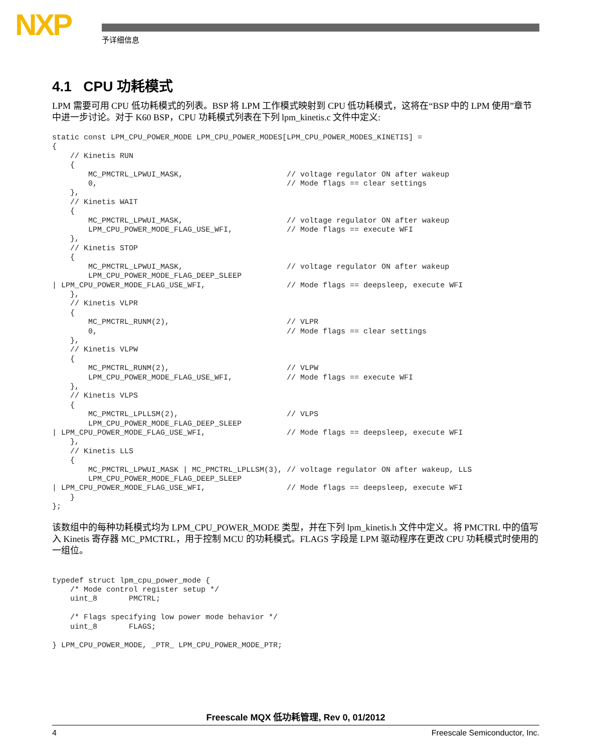NXP 予详细信息
4.1 CPU 功耗模式
LPM 需要可用 CPU 低功耗模式的列表。BSP 将 LPM 工作模式映射到 CPU 低功耗模式，这将在“BSP 中的 LPM 使用”章节中进一步讨论。对于 K60 BSP，CPU 功耗模式列表在下列 lpm_kinetis.c 文件中定义:
static const LPM_CPU_POWER_MODE LPM_CPU_POWER_MODES[LPM_CPU_POWER_MODES_KINETIS] =
{
    // Kinetis RUN
    {
        MC_PMCTRL_LPWUI_MASK,                       // voltage regulator ON after wakeup
        0,                                          // Mode flags == clear settings
    },
    // Kinetis WAIT
    {
        MC_PMCTRL_LPWUI_MASK,                       // voltage regulator ON after wakeup
        LPM_CPU_POWER_MODE_FLAG_USE_WFI,            // Mode flags == execute WFI
    },
    // Kinetis STOP
    {
        MC_PMCTRL_LPWUI_MASK,                       // voltage regulator ON after wakeup
        LPM_CPU_POWER_MODE_FLAG_DEEP_SLEEP
| LPM_CPU_POWER_MODE_FLAG_USE_WFI,                  // Mode flags == deepsleep, execute WFI
    },
    // Kinetis VLPR
    {
        MC_PMCTRL_RUNM(2),                          // VLPR
        0,                                          // Mode flags == clear settings
    },
    // Kinetis VLPW
    {
        MC_PMCTRL_RUNM(2),                          // VLPW
        LPM_CPU_POWER_MODE_FLAG_USE_WFI,            // Mode flags == execute WFI
    },
    // Kinetis VLPS
    {
        MC_PMCTRL_LPLLSM(2),                        // VLPS
        LPM_CPU_POWER_MODE_FLAG_DEEP_SLEEP
| LPM_CPU_POWER_MODE_FLAG_USE_WFI,                  // Mode flags == deepsleep, execute WFI
    },
    // Kinetis LLS
    {
        MC_PMCTRL_LPWUI_MASK | MC_PMCTRL_LPLLSM(3), // voltage regulator ON after wakeup, LLS
        LPM_CPU_POWER_MODE_FLAG_DEEP_SLEEP
| LPM_CPU_POWER_MODE_FLAG_USE_WFI,                  // Mode flags == deepsleep, execute WFI
    }
};
该数组中的每种功耗模式均为 LPM_CPU_POWER_MODE 类型，并在下列 lpm_kinetis.h 文件中定义。将 PMCTRL 中的值写入 Kinetis 寄存器 MC_PMCTRL，用于控制 MCU 的功耗模式。FLAGS 字段是 LPM 驱动程序在更改 CPU 功耗模式时使用的一组位。
typedef struct lpm_cpu_power_mode {
    /* Mode control register setup */
    uint_8       PMCTRL;

    /* Flags specifying low power mode behavior */
    uint_8       FLAGS;

} LPM_CPU_POWER_MODE, _PTR_ LPM_CPU_POWER_MODE_PTR;
Freescale MQX 低功耗管理, Rev 0, 01/2012
4 Freescale Semiconductor, Inc.